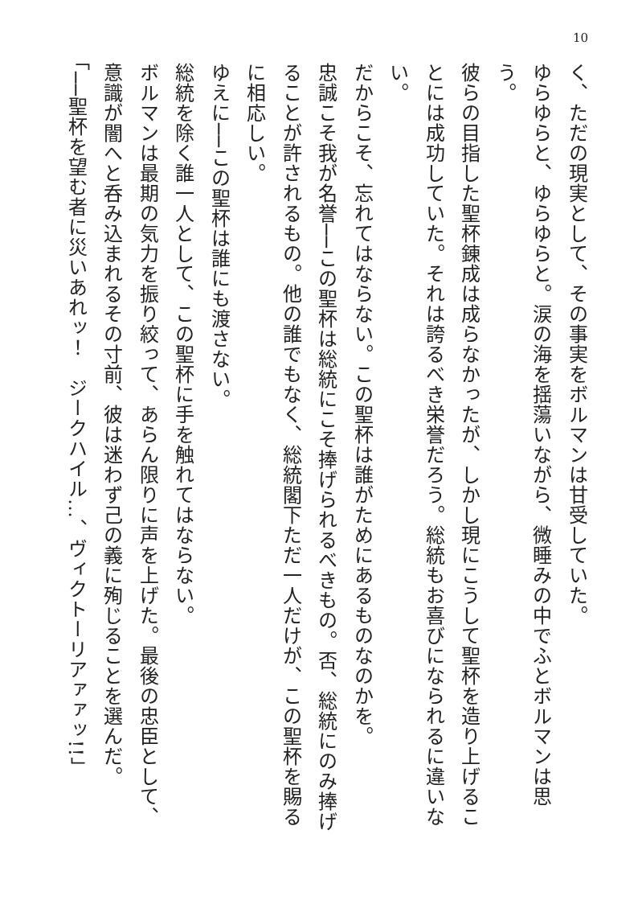10
く、ただの現実として、その事実をボルマンは甘受していた。
ゆらゆらと、ゆらゆらと。涙の海を揺蕩いながら、微睡みの中でふとボルマンは思う。
彼らの目指した聖杯錬成は成らなかったが、しかし現にこうして聖杯を造り上げることには成功していた。それは誇るべき栄誉だろう。総統もお喜びになられるに違いない。
だからこそ、忘れてはならない。この聖杯は誰がためにあるものなのかを。
忠誠こそ我が名誉──この聖杯は総統にこそ捧げられるべきもの。否、総統にのみ捧げることが許されるもの。他の誰でもなく、総統閣下ただ一人だけが、この聖杯を賜るに相応しい。
ゆえに──この聖杯は誰にも渡さない。
総統を除く誰一人として、この聖杯に手を触れてはならない。
ボルマンは最期の気力を振り絞って、あらん限りに声を上げた。最後の忠臣として、意識が闇へと呑み込まれるその寸前、彼は迷わず己の義に殉じることを選んだ。
「──聖杯を望む者に災いあれッ！　ジークハイル…、ヴィクトーリアァァッ!!」